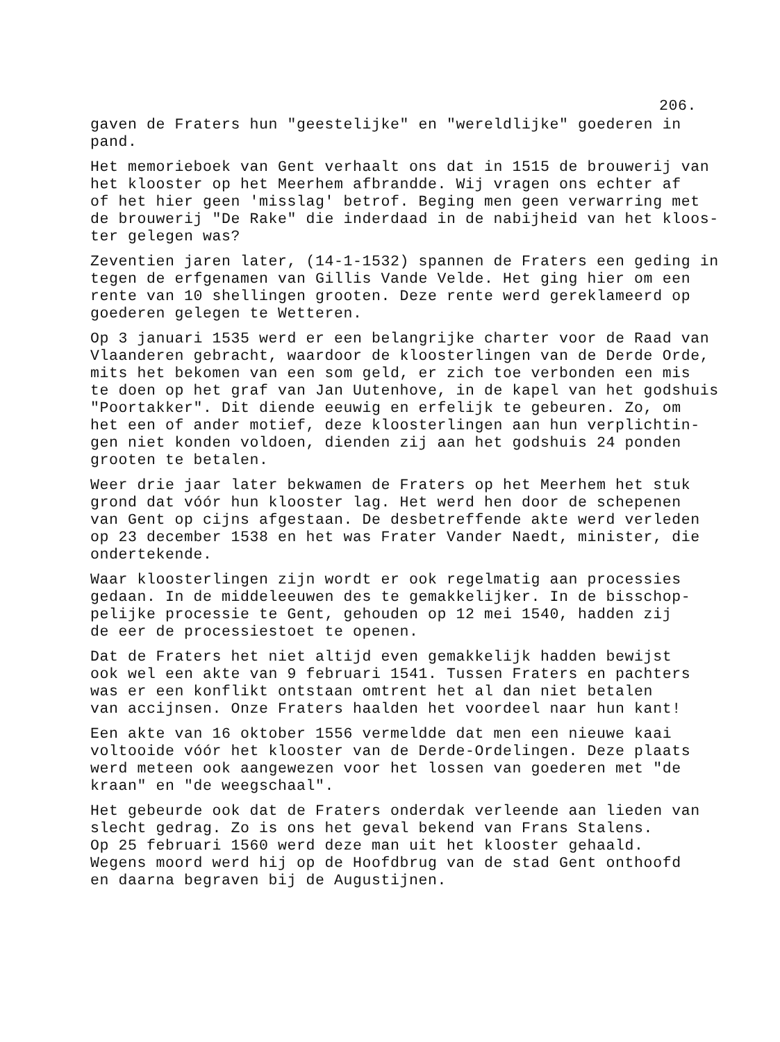206.
gaven de Fraters hun "geestelijke" en "wereldlijke" goederen in pand.
Het memorieboek van Gent verhaalt ons dat in 1515 de brouwerij van het klooster op het Meerhem afbrandde. Wij vragen ons echter af of het hier geen 'misslag' betrof. Beging men geen verwarring met de brouwerij "De Rake" die inderdaad in de nabijheid van het kloos- ter gelegen was?
Zeventien jaren later, (14-1-1532) spannen de Fraters een geding in tegen de erfgenamen van Gillis Vande Velde. Het ging hier om een rente van 10 shellingen grooten. Deze rente werd gereklameerd op goederen gelegen te Wetteren.
Op 3 januari 1535 werd er een belangrijke charter voor de Raad van Vlaanderen gebracht, waardoor de kloosterlingen van de Derde Orde, mits het bekomen van een som geld, er zich toe verbonden een mis te doen op het graf van Jan Uutenhove, in de kapel van het godshuis "Poortakker". Dit diende eeuwig en erfelijk te gebeuren. Zo, om het een of ander motief, deze kloosterlingen aan hun verplichtin- gen niet konden voldoen, dienden zij aan het godshuis 24 ponden grooten te betalen.
Weer drie jaar later bekwamen de Fraters op het Meerhem het stuk grond dat vóór hun klooster lag. Het werd hen door de schepenen van Gent op cijns afgestaan. De desbetreffende akte werd verleden op 23 december 1538 en het was Frater Vander Naedt, minister, die ondertekende.
Waar kloosterlingen zijn wordt er ook regelmatig aan processies gedaan. In de middeleeuwen des te gemakkelijker. In de bisschop- pelijke processie te Gent, gehouden op 12 mei 1540, hadden zij de eer de processiestoet te openen.
Dat de Fraters het niet altijd even gemakkelijk hadden bewijst ook wel een akte van 9 februari 1541. Tussen Fraters en pachters was er een konflikt ontstaan omtrent het al dan niet betalen van accijnsen. Onze Fraters haalden het voordeel naar hun kant!
Een akte van 16 oktober 1556 vermeldde dat men een nieuwe kaai voltooide vóór het klooster van de Derde-Ordelingen. Deze plaats werd meteen ook aangewezen voor het lossen van goederen met "de kraan" en "de weegschaal".
Het gebeurde ook dat de Fraters onderdak verleende aan lieden van slecht gedrag. Zo is ons het geval bekend van Frans Stalens. Op 25 februari 1560 werd deze man uit het klooster gehaald. Wegens moord werd hij op de Hoofdbrug van de stad Gent onthoofd en daarna begraven bij de Augustijnen.